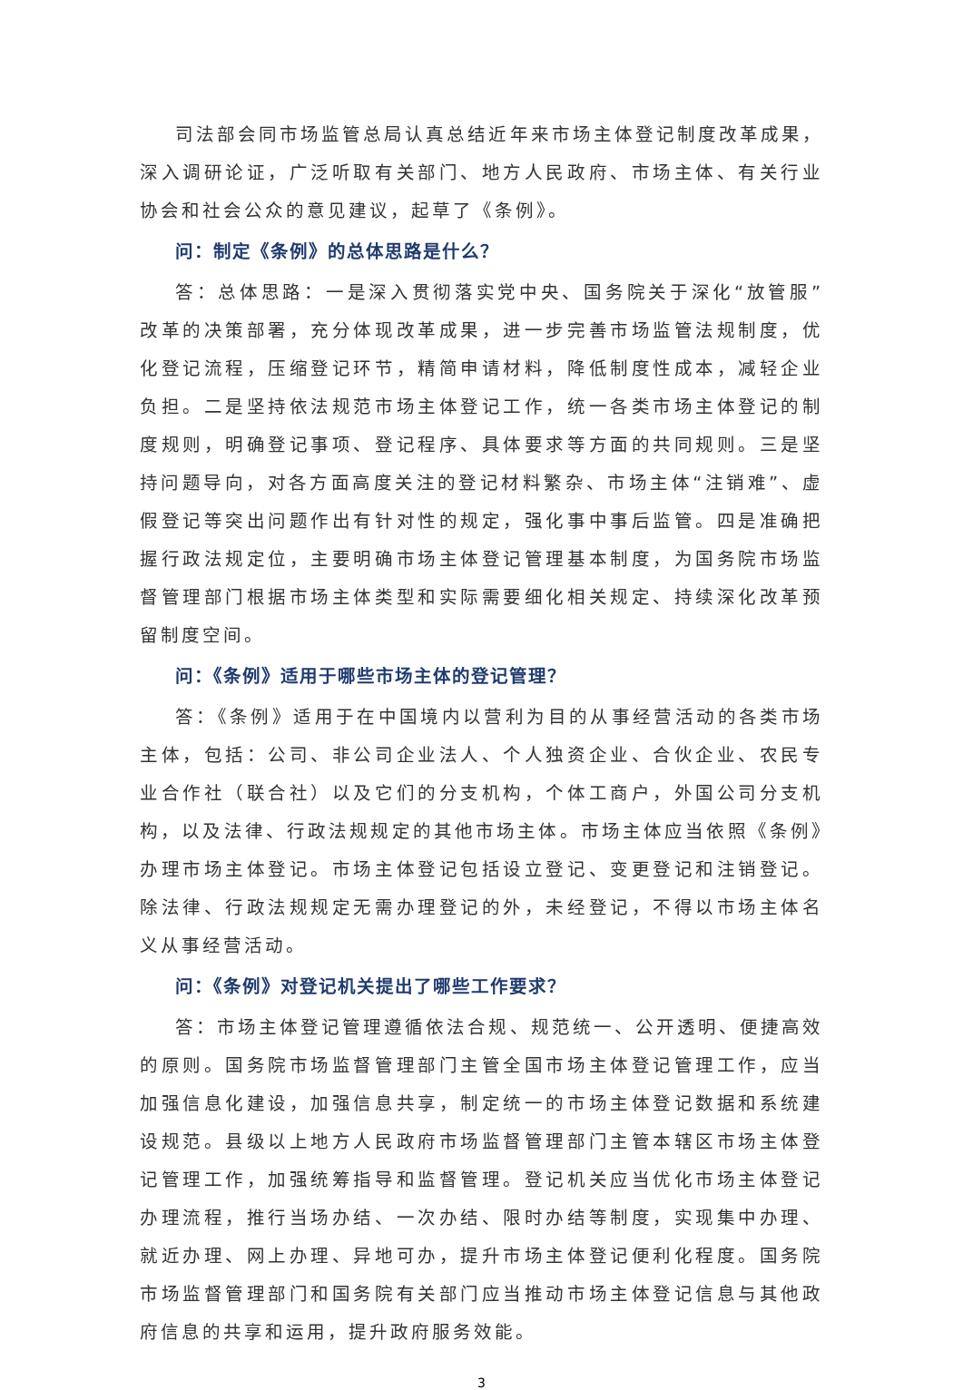司法部会同市场监管总局认真总结近年来市场主体登记制度改革成果，深入调研论证，广泛听取有关部门、地方人民政府、市场主体、有关行业协会和社会公众的意见建议，起草了《条例》。
问：制定《条例》的总体思路是什么？
答：总体思路：一是深入贯彻落实党中央、国务院关于深化“放管服”改革的决策部署，充分体现改革成果，进一步完善市场监管法规制度，优化登记流程，压缩登记环节，精简申请材料，降低制度性成本，减轻企业负担。二是坚持依法规范市场主体登记工作，统一各类市场主体登记的制度规则，明确登记事项、登记程序、具体要求等方面的共同规则。三是坚持问题导向，对各方面高度关注的登记材料繁杂、市场主体“注销难”、虚假登记等突出问题作出有针对性的规定，强化事中事后监管。四是准确把握行政法规定位，主要明确市场主体登记管理基本制度，为国务院市场监督管理部门根据市场主体类型和实际需要细化相关规定、持续深化改革预留制度空间。
问：《条例》适用于哪些市场主体的登记管理？
答：《条例》适用于在中国境内以营利为目的从事经营活动的各类市场主体，包括：公司、非公司企业法人、个人独资企业、合伙企业、农民专业合作社（联合社）以及它们的分支机构，个体工商户，外国公司分支机构，以及法律、行政法规规定的其他市场主体。市场主体应当依照《条例》办理市场主体登记。市场主体登记包括设立登记、变更登记和注销登记。除法律、行政法规规定无需办理登记的外，未经登记，不得以市场主体名义从事经营活动。
问：《条例》对登记机关提出了哪些工作要求？
答：市场主体登记管理遵循依法合规、规范统一、公开透明、便捷高效的原则。国务院市场监督管理部门主管全国市场主体登记管理工作，应当加强信息化建设，加强信息共享，制定统一的市场主体登记数据和系统建设规范。县级以上地方人民政府市场监督管理部门主管本辖区市场主体登记管理工作，加强统筹指导和监督管理。登记机关应当优化市场主体登记办理流程，推行当场办结、一次办结、限时办结等制度，实现集中办理、就近办理、网上办理、异地可办，提升市场主体登记便利化程度。国务院市场监督管理部门和国务院有关部门应当推动市场主体登记信息与其他政府信息的共享和运用，提升政府服务效能。
3